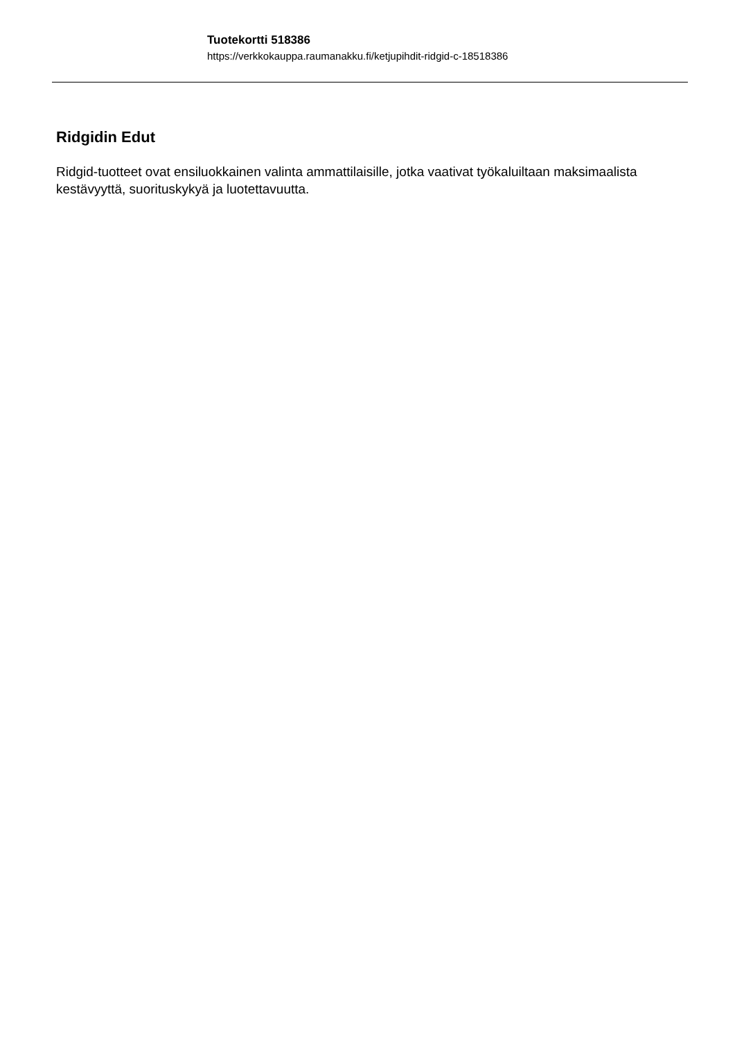Tuotekortti 518386
https://verkkokauppa.raumanakku.fi/ketjupihdit-ridgid-c-18518386
Ridgidin Edut
Ridgid-tuotteet ovat ensiluokkainen valinta ammattilaisille, jotka vaativat työkaluiltaan maksimaalista kestävyyttä, suorituskykyä ja luotettavuutta.